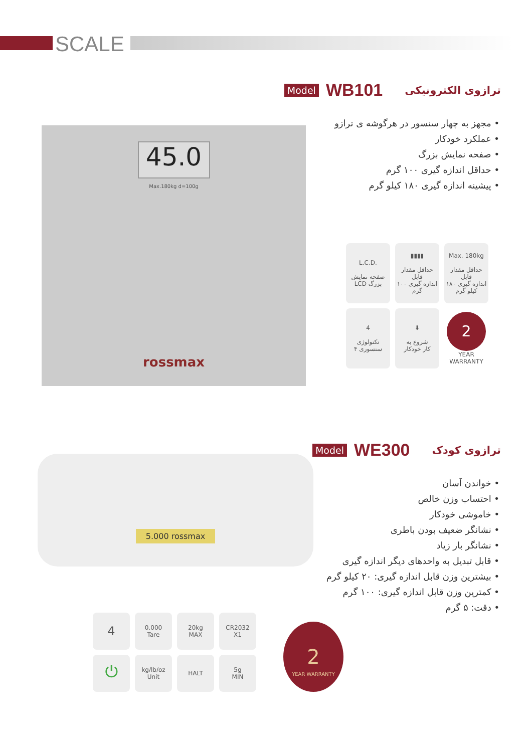SCALE
Model WB101 ترازوی الکترونیکی
• مجهز به چهار سنسور در هرگوشه ی ترازو
• عملکرد خودکار
• صفحه نمایش بزرگ
• حداقل اندازه گیری ۱۰۰ گرم
• پیشینه اندازه گیری ۱۸۰ کیلو گرم
45.0
Max.180kg d=100g
rossmax
L.C.D.
صفحه نمایش
LCD بزرگ
▮▮▮▮
حداقل مقدار قابل
اندازه گیری ۱۰۰ گرم
Max. 180kg
حداقل مقدار قابل
اندازه گیری ۱۸۰ کیلو گرم
4
تکنولوژی
۴ سنسوری
⬇
شروع به
کار خودکار
2
YEAR WARRANTY
Model WE300 ترازوی کودک
• خواندن آسان
• احتساب وزن خالص
• خاموشی خودکار
• نشانگر ضعیف بودن باطری
• نشانگر بار زیاد
• قابل تبدیل به واحدهای دیگر اندازه گیری
• بیشترین وزن قابل اندازه گیری: ۲۰ کیلو گرم
• کمترین وزن قابل اندازه گیری: ۱۰۰ گرم
• دقت: ۵ گرم
5.000 rossmax
4
0.000
Tare
20kg
MAX
CR2032
X1
⏻
kg/lb/oz
Unit
HALT
5g
MIN
2
YEAR WARRANTY